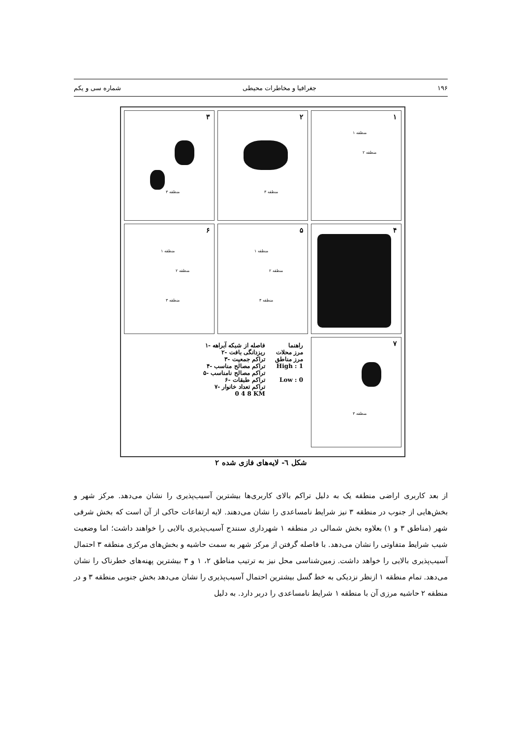۱۹۶ جغرافیا و مخاطرات محیطی شماره سی و یکم
۱
منطقه ۱
منطقه ۲
۲
منطقه ۳
۳
منطقه ۳
۴
۵
منطقه ۱
منطقه ۲
منطقه ۳
۶
منطقه ۱
منطقه ۲
منطقه ۳
۷
منطقه ۳
راهنما
مرز محلات
مرز مناطق
High : 1
Low : 0
فاصله از شبکه آبراهه -۱
ریزدانگی بافت -۲
تراکم جمعیت -۳
تراکم مصالح مناسب -۴
تراکم مصالح نامناسب -۵
تراکم طبقات -۶
تراکم تعداد خانوار -۷
0 4 8 KM
شکل ٦- لایه‌های فازی شده ۲
از بعد کاربری اراضی منطقه یک به دلیل تراکم بالای کاربری‌ها بیشترین آسیب‌پذیری را نشان می‌دهد. مرکز شهر و بخش‌هایی از جنوب در منطقه ۳ نیز شرایط نامساعدی را نشان می‌دهند. لایه ارتفاعات حاکی از آن است که بخش شرقی شهر (مناطق ۳ و ۱) بعلاوه بخش شمالی در منطقه ۱ شهرداری سنندج آسیب‌پذیری بالایی را خواهند داشت؛ اما وضعیت شیب شرایط متفاوتی را نشان می‌دهد. با فاصله گرفتن از مرکز شهر به سمت حاشیه و بخش‌های مرکزی منطقه ۳ احتمال آسیب‌پذیری بالایی را خواهد داشت. زمین‌شناسی محل نیز به ترتیب مناطق ۲، ۱ و ۳ بیشترین پهنه‌های خطرناک را نشان می‌دهد. تمام منطقه ۱ ازنظر نزدیکی به خط گسل بیشترین احتمال آسیب‌پذیری را نشان می‌دهد بخش جنوبی منطقه ۳ و در منطقه ۲ حاشیه مرزی آن با منطقه ۱ شرایط نامساعدی را دربر دارد. به دلیل